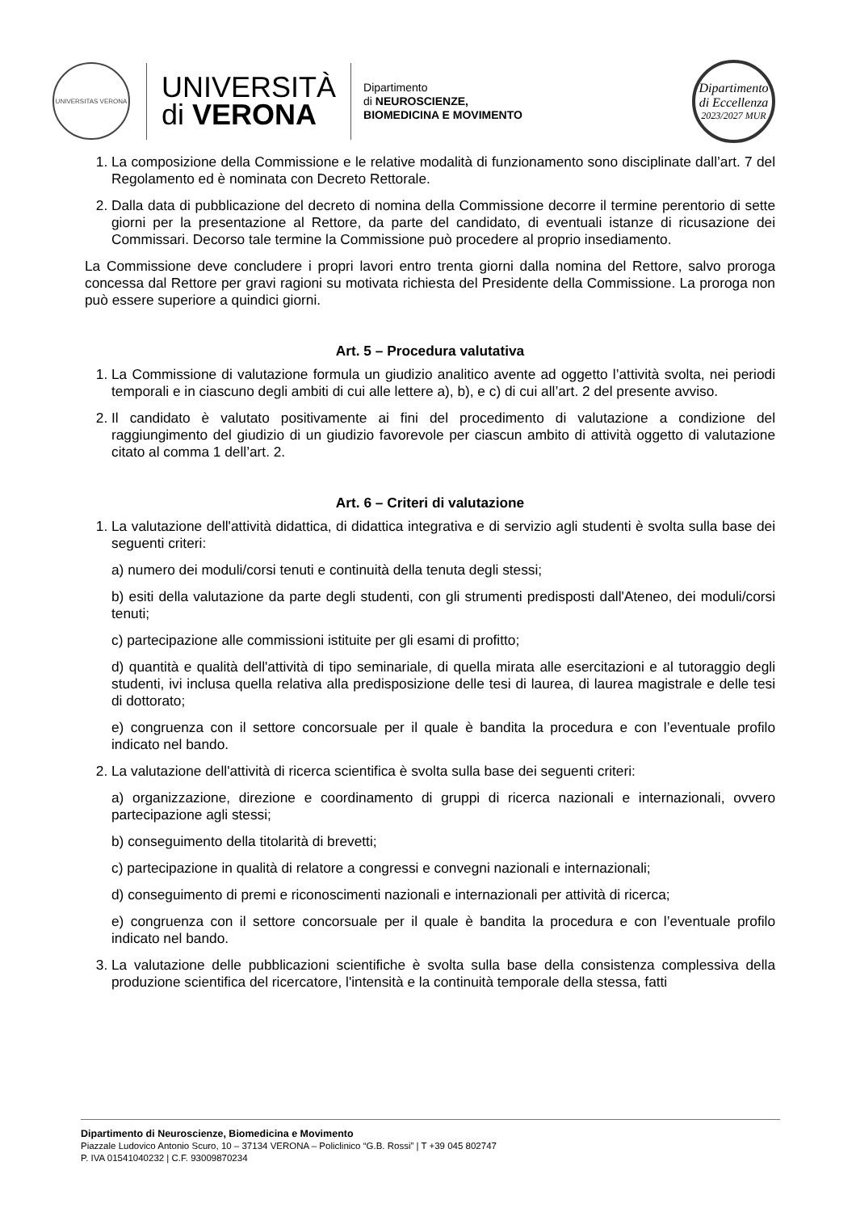UNIVERSITAS VERONA
UNIVERSITÀ
di VERONA
Dipartimento
di NEUROSCIENZE,
BIOMEDICINA E MOVIMENTO
Dipartimento
di Eccellenza
2023/2027 MUR
1. La composizione della Commissione e le relative modalità di funzionamento sono disciplinate dall’art. 7 del Regolamento ed è nominata con Decreto Rettorale.
2. Dalla data di pubblicazione del decreto di nomina della Commissione decorre il termine perentorio di sette giorni per la presentazione al Rettore, da parte del candidato, di eventuali istanze di ricusazione dei Commissari. Decorso tale termine la Commissione può procedere al proprio insediamento.
La Commissione deve concludere i propri lavori entro trenta giorni dalla nomina del Rettore, salvo proroga concessa dal Rettore per gravi ragioni su motivata richiesta del Presidente della Commissione. La proroga non può essere superiore a quindici giorni.
Art. 5 – Procedura valutativa
1. La Commissione di valutazione formula un giudizio analitico avente ad oggetto l’attività svolta, nei periodi temporali e in ciascuno degli ambiti di cui alle lettere a), b), e c) di cui all’art. 2 del presente avviso.
2. Il candidato è valutato positivamente ai fini del procedimento di valutazione a condizione del raggiungimento del giudizio di un giudizio favorevole per ciascun ambito di attività oggetto di valutazione citato al comma 1 dell’art. 2.
Art. 6 – Criteri di valutazione
1. La valutazione dell'attività didattica, di didattica integrativa e di servizio agli studenti è svolta sulla base dei seguenti criteri:
a) numero dei moduli/corsi tenuti e continuità della tenuta degli stessi;
b) esiti della valutazione da parte degli studenti, con gli strumenti predisposti dall'Ateneo, dei moduli/corsi tenuti;
c) partecipazione alle commissioni istituite per gli esami di profitto;
d) quantità e qualità dell'attività di tipo seminariale, di quella mirata alle esercitazioni e al tutoraggio degli studenti, ivi inclusa quella relativa alla predisposizione delle tesi di laurea, di laurea magistrale e delle tesi di dottorato;
e) congruenza con il settore concorsuale per il quale è bandita la procedura e con l’eventuale profilo indicato nel bando.
2. La valutazione dell'attività di ricerca scientifica è svolta sulla base dei seguenti criteri:
a) organizzazione, direzione e coordinamento di gruppi di ricerca nazionali e internazionali, ovvero partecipazione agli stessi;
b) conseguimento della titolarità di brevetti;
c) partecipazione in qualità di relatore a congressi e convegni nazionali e internazionali;
d) conseguimento di premi e riconoscimenti nazionali e internazionali per attività di ricerca;
e) congruenza con il settore concorsuale per il quale è bandita la procedura e con l’eventuale profilo indicato nel bando.
3. La valutazione delle pubblicazioni scientifiche è svolta sulla base della consistenza complessiva della produzione scientifica del ricercatore, l'intensità e la continuità temporale della stessa, fatti
Dipartimento di Neuroscienze, Biomedicina e Movimento
Piazzale Ludovico Antonio Scuro, 10 – 37134 VERONA – Policlinico “G.B. Rossi” | T +39 045 802747
P. IVA 01541040232 | C.F. 93009870234